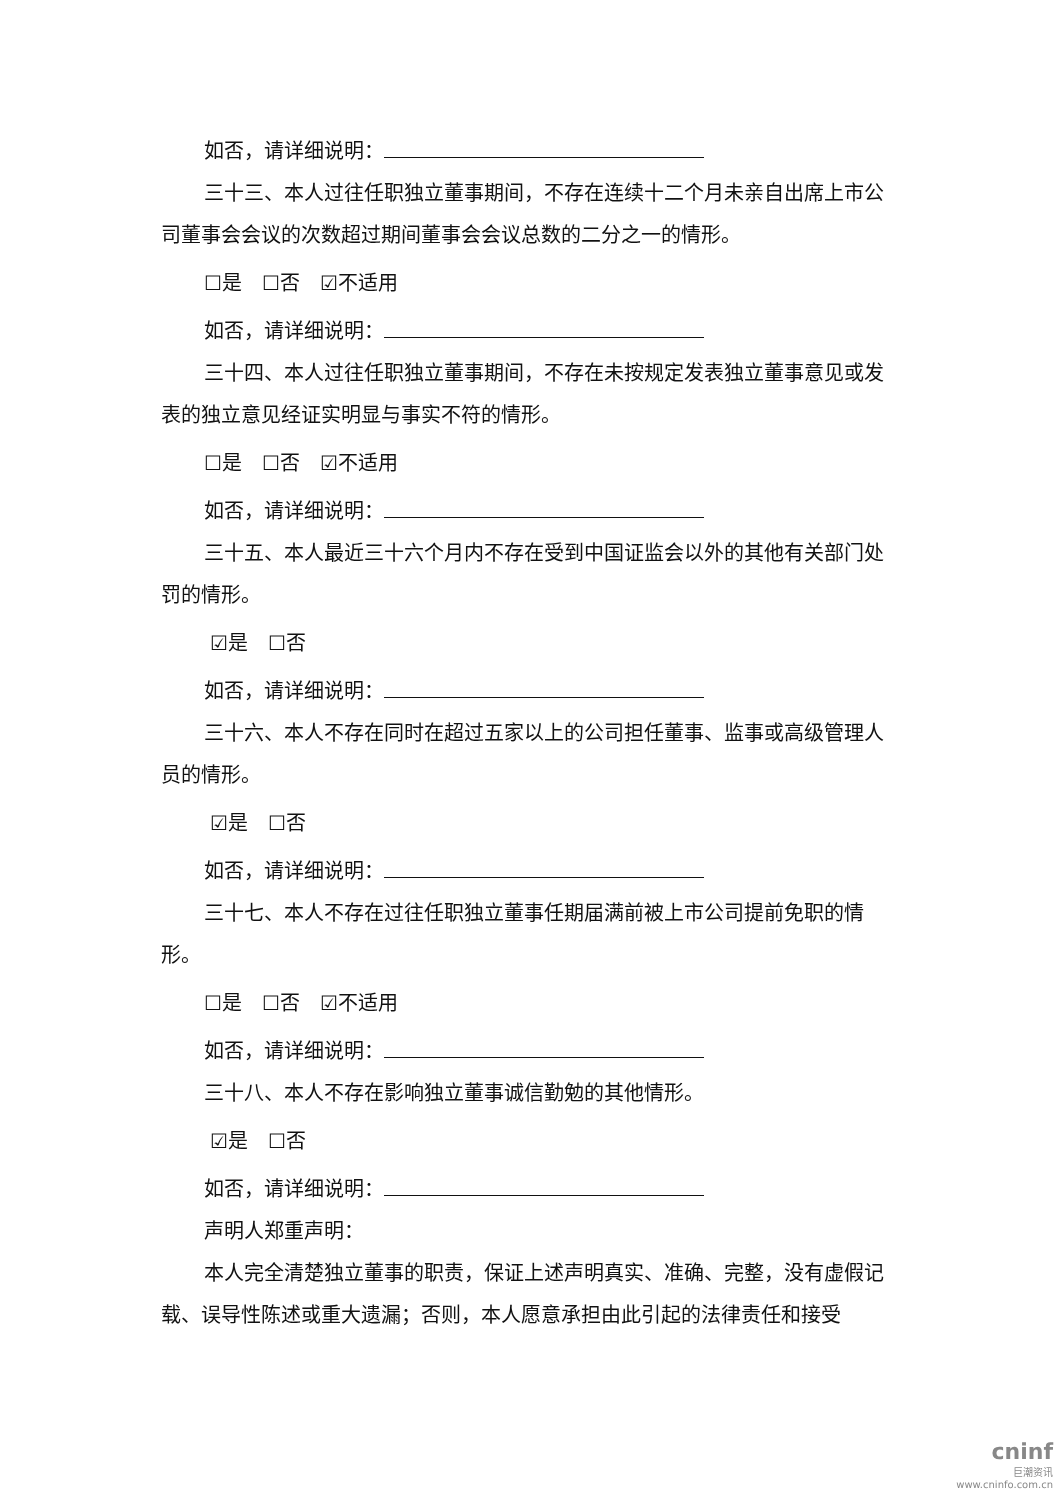如否，请详细说明：
三十三、本人过往任职独立董事期间，不存在连续十二个月未亲自出席上市公司董事会会议的次数超过期间董事会会议总数的二分之一的情形。
☐是　☐否　☑不适用
如否，请详细说明：
三十四、本人过往任职独立董事期间，不存在未按规定发表独立董事意见或发表的独立意见经证实明显与事实不符的情形。
☐是　☐否　☑不适用
如否，请详细说明：
三十五、本人最近三十六个月内不存在受到中国证监会以外的其他有关部门处罚的情形。
☑是　☐否
如否，请详细说明：
三十六、本人不存在同时在超过五家以上的公司担任董事、监事或高级管理人员的情形。
☑是　☐否
如否，请详细说明：
三十七、本人不存在过往任职独立董事任期届满前被上市公司提前免职的情形。
☐是　☐否　☑不适用
如否，请详细说明：
三十八、本人不存在影响独立董事诚信勤勉的其他情形。
☑是　☐否
如否，请详细说明：
声明人郑重声明：
本人完全清楚独立董事的职责，保证上述声明真实、准确、完整，没有虚假记载、误导性陈述或重大遗漏；否则，本人愿意承担由此引起的法律责任和接受
cninf
巨潮资讯
www.cninfo.com.cn